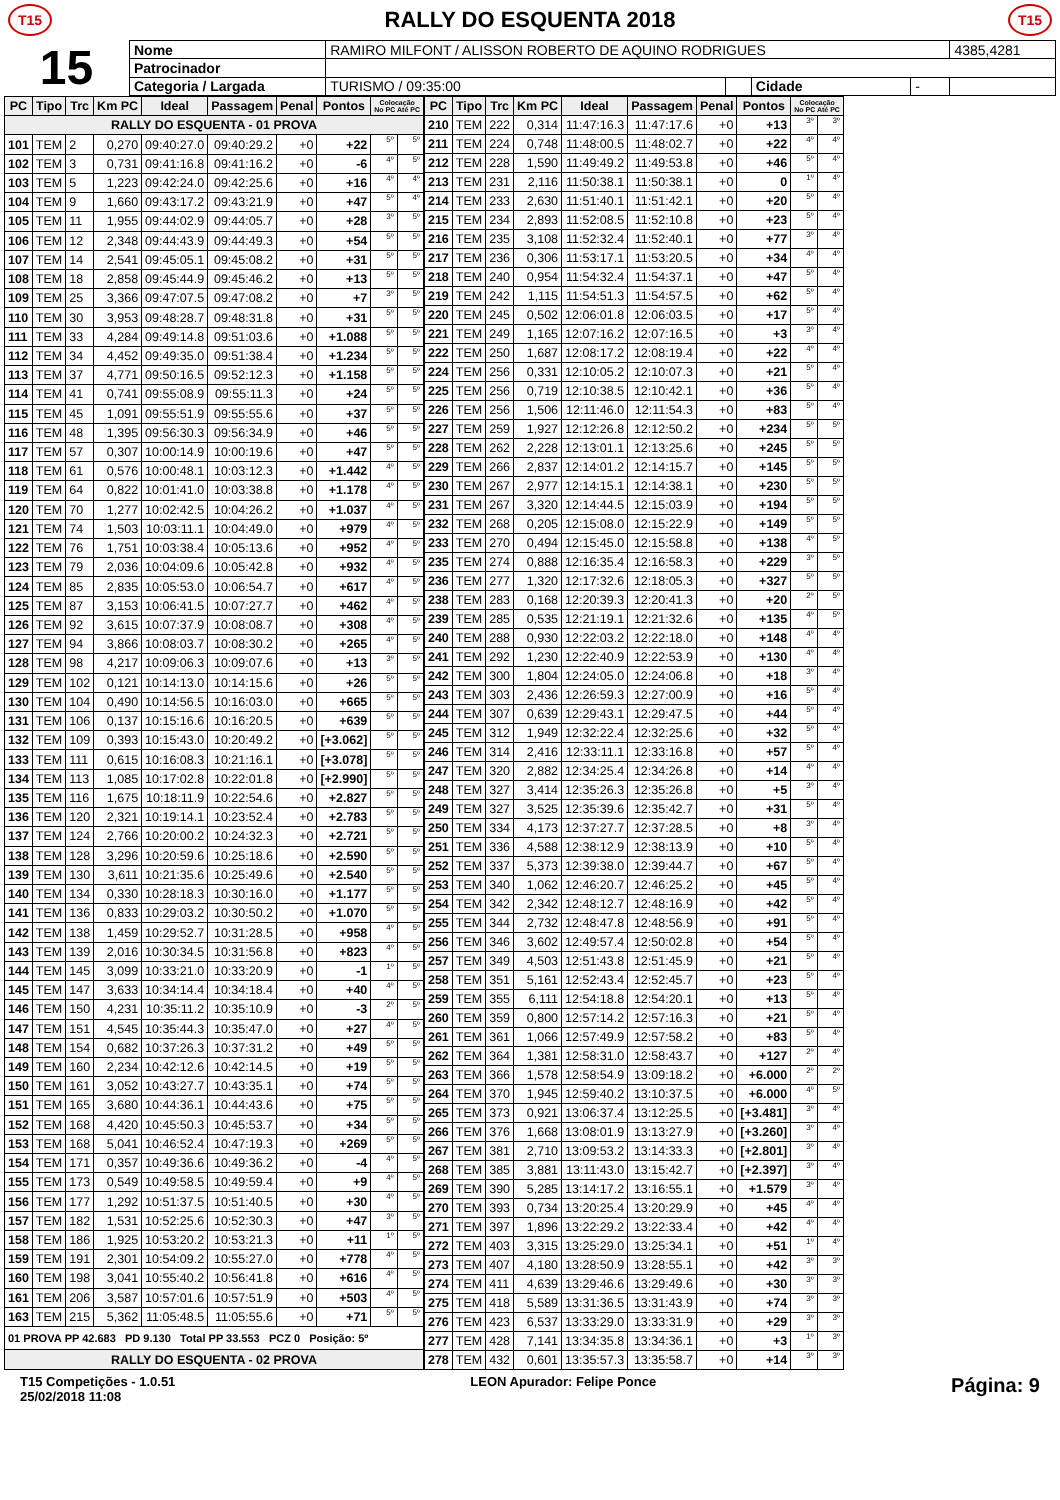T15
RALLY DO ESQUENTA 2018
T15
15
| Nome | RAMIRO MILFONT / ALISSON ROBERTO DE AQUINO RODRIGUES | | | | 4385,4281 |
| Patrocinador | | | | | |
| Categoria / Largada | TURISMO / 09:35:00 | | Cidade | - | |
| PC | Tipo | Trc | Km PC | Ideal | Passagem | Penal | Pontos | Colocação No PC Até PC | |
| --- | --- | --- | --- | --- | --- | --- | --- | --- | --- |
| RALLY DO ESQUENTA - 01 PROVA | | | | | | | | | |
| 101 | TEM | 2 | 0,270 | 09:40:27.0 | 09:40:29.2 | +0 | +22 | 5º | 5º |
| 102 | TEM | 3 | 0,731 | 09:41:16.8 | 09:41:16.2 | +0 | -6 | 4º | 5º |
| 103 | TEM | 5 | 1,223 | 09:42:24.0 | 09:42:25.6 | +0 | +16 | 4º | 4º |
| 104 | TEM | 9 | 1,660 | 09:43:17.2 | 09:43:21.9 | +0 | +47 | 5º | 4º |
| 105 | TEM | 11 | 1,955 | 09:44:02.9 | 09:44:05.7 | +0 | +28 | 3º | 5º |
| 106 | TEM | 12 | 2,348 | 09:44:43.9 | 09:44:49.3 | +0 | +54 | 5º | 5º |
| 107 | TEM | 14 | 2,541 | 09:45:05.1 | 09:45:08.2 | +0 | +31 | 5º | 5º |
| 108 | TEM | 18 | 2,858 | 09:45:44.9 | 09:45:46.2 | +0 | +13 | 5º | 5º |
| 109 | TEM | 25 | 3,366 | 09:47:07.5 | 09:47:08.2 | +0 | +7 | 3º | 5º |
| 110 | TEM | 30 | 3,953 | 09:48:28.7 | 09:48:31.8 | +0 | +31 | 5º | 5º |
| 111 | TEM | 33 | 4,284 | 09:49:14.8 | 09:51:03.6 | +0 | +1.088 | 5º | 5º |
| 112 | TEM | 34 | 4,452 | 09:49:35.0 | 09:51:38.4 | +0 | +1.234 | 5º | 5º |
| 113 | TEM | 37 | 4,771 | 09:50:16.5 | 09:52:12.3 | +0 | +1.158 | 5º | 5º |
| 114 | TEM | 41 | 0,741 | 09:55:08.9 | 09:55:11.3 | +0 | +24 | 5º | 5º |
| 115 | TEM | 45 | 1,091 | 09:55:51.9 | 09:55:55.6 | +0 | +37 | 5º | 5º |
| 116 | TEM | 48 | 1,395 | 09:56:30.3 | 09:56:34.9 | +0 | +46 | 5º | 5º |
| 117 | TEM | 57 | 0,307 | 10:00:14.9 | 10:00:19.6 | +0 | +47 | 5º | 5º |
| 118 | TEM | 61 | 0,576 | 10:00:48.1 | 10:03:12.3 | +0 | +1.442 | 4º | 5º |
| 119 | TEM | 64 | 0,822 | 10:01:41.0 | 10:03:38.8 | +0 | +1.178 | 4º | 5º |
| 120 | TEM | 70 | 1,277 | 10:02:42.5 | 10:04:26.2 | +0 | +1.037 | 4º | 5º |
| 121 | TEM | 74 | 1,503 | 10:03:11.1 | 10:04:49.0 | +0 | +979 | 4º | 5º |
| 122 | TEM | 76 | 1,751 | 10:03:38.4 | 10:05:13.6 | +0 | +952 | 4º | 5º |
| 123 | TEM | 79 | 2,036 | 10:04:09.6 | 10:05:42.8 | +0 | +932 | 4º | 5º |
| 124 | TEM | 85 | 2,835 | 10:05:53.0 | 10:06:54.7 | +0 | +617 | 4º | 5º |
| 125 | TEM | 87 | 3,153 | 10:06:41.5 | 10:07:27.7 | +0 | +462 | 4º | 5º |
| 126 | TEM | 92 | 3,615 | 10:07:37.9 | 10:08:08.7 | +0 | +308 | 4º | 5º |
| 127 | TEM | 94 | 3,866 | 10:08:03.7 | 10:08:30.2 | +0 | +265 | 4º | 5º |
| 128 | TEM | 98 | 4,217 | 10:09:06.3 | 10:09:07.6 | +0 | +13 | 3º | 5º |
| 129 | TEM | 102 | 0,121 | 10:14:13.0 | 10:14:15.6 | +0 | +26 | 5º | 5º |
| 130 | TEM | 104 | 0,490 | 10:14:56.5 | 10:16:03.0 | +0 | +665 | 5º | 5º |
| 131 | TEM | 106 | 0,137 | 10:15:16.6 | 10:16:20.5 | +0 | +639 | 5º | 5º |
| 132 | TEM | 109 | 0,393 | 10:15:43.0 | 10:20:49.2 | +0 | [+3.062] | 5º | 5º |
| 133 | TEM | 111 | 0,615 | 10:16:08.3 | 10:21:16.1 | +0 | [+3.078] | 5º | 5º |
| 134 | TEM | 113 | 1,085 | 10:17:02.8 | 10:22:01.8 | +0 | [+2.990] | 5º | 5º |
| 135 | TEM | 116 | 1,675 | 10:18:11.9 | 10:22:54.6 | +0 | +2.827 | 5º | 5º |
| 136 | TEM | 120 | 2,321 | 10:19:14.1 | 10:23:52.4 | +0 | +2.783 | 5º | 5º |
| 137 | TEM | 124 | 2,766 | 10:20:00.2 | 10:24:32.3 | +0 | +2.721 | 5º | 5º |
| 138 | TEM | 128 | 3,296 | 10:20:59.6 | 10:25:18.6 | +0 | +2.590 | 5º | 5º |
| 139 | TEM | 130 | 3,611 | 10:21:35.6 | 10:25:49.6 | +0 | +2.540 | 5º | 5º |
| 140 | TEM | 134 | 0,330 | 10:28:18.3 | 10:30:16.0 | +0 | +1.177 | 5º | 5º |
| 141 | TEM | 136 | 0,833 | 10:29:03.2 | 10:30:50.2 | +0 | +1.070 | 5º | 5º |
| 142 | TEM | 138 | 1,459 | 10:29:52.7 | 10:31:28.5 | +0 | +958 | 4º | 5º |
| 143 | TEM | 139 | 2,016 | 10:30:34.5 | 10:31:56.8 | +0 | +823 | 4º | 5º |
| 144 | TEM | 145 | 3,099 | 10:33:21.0 | 10:33:20.9 | +0 | -1 | 1º | 5º |
| 145 | TEM | 147 | 3,633 | 10:34:14.4 | 10:34:18.4 | +0 | +40 | 4º | 5º |
| 146 | TEM | 150 | 4,231 | 10:35:11.2 | 10:35:10.9 | +0 | -3 | 2º | 5º |
| 147 | TEM | 151 | 4,545 | 10:35:44.3 | 10:35:47.0 | +0 | +27 | 4º | 5º |
| 148 | TEM | 154 | 0,682 | 10:37:26.3 | 10:37:31.2 | +0 | +49 | 5º | 5º |
| 149 | TEM | 160 | 2,234 | 10:42:12.6 | 10:42:14.5 | +0 | +19 | 5º | 5º |
| 150 | TEM | 161 | 3,052 | 10:43:27.7 | 10:43:35.1 | +0 | +74 | 5º | 5º |
| 151 | TEM | 165 | 3,680 | 10:44:36.1 | 10:44:43.6 | +0 | +75 | 5º | 5º |
| 152 | TEM | 168 | 4,420 | 10:45:50.3 | 10:45:53.7 | +0 | +34 | 5º | 5º |
| 153 | TEM | 168 | 5,041 | 10:46:52.4 | 10:47:19.3 | +0 | +269 | 5º | 5º |
| 154 | TEM | 171 | 0,357 | 10:49:36.6 | 10:49:36.2 | +0 | -4 | 4º | 5º |
| 155 | TEM | 173 | 0,549 | 10:49:58.5 | 10:49:59.4 | +0 | +9 | 4º | 5º |
| 156 | TEM | 177 | 1,292 | 10:51:37.5 | 10:51:40.5 | +0 | +30 | 4º | 5º |
| 157 | TEM | 182 | 1,531 | 10:52:25.6 | 10:52:30.3 | +0 | +47 | 3º | 5º |
| 158 | TEM | 186 | 1,925 | 10:53:20.2 | 10:53:21.3 | +0 | +11 | 1º | 5º |
| 159 | TEM | 191 | 2,301 | 10:54:09.2 | 10:55:27.0 | +0 | +778 | 4º | 5º |
| 160 | TEM | 198 | 3,041 | 10:55:40.2 | 10:56:41.8 | +0 | +616 | 4º | 5º |
| 161 | TEM | 206 | 3,587 | 10:57:01.6 | 10:57:51.9 | +0 | +503 | 4º | 5º |
| 163 | TEM | 215 | 5,362 | 11:05:48.5 | 11:05:55.6 | +0 | +71 | 5º | 5º |
| 01 PROVA PP 42.683 PD 9.130 Total PP 33.553 PCZ 0 Posição: 5º | | | | | | | | | |
| RALLY DO ESQUENTA - 02 PROVA | | | | | | | | | |
| PC | Tipo | Trc | Km PC | Ideal | Passagem | Penal | Pontos | Colocação No PC Até PC | |
| --- | --- | --- | --- | --- | --- | --- | --- | --- | --- |
| 210 | TEM | 222 | 0,314 | 11:47:16.3 | 11:47:17.6 | +0 | +13 | 3º | 3º |
| 211 | TEM | 224 | 0,748 | 11:48:00.5 | 11:48:02.7 | +0 | +22 | 4º | 4º |
| 212 | TEM | 228 | 1,590 | 11:49:49.2 | 11:49:53.8 | +0 | +46 | 5º | 4º |
| 213 | TEM | 231 | 2,116 | 11:50:38.1 | 11:50:38.1 | +0 | 0 | 1º | 4º |
| 214 | TEM | 233 | 2,630 | 11:51:40.1 | 11:51:42.1 | +0 | +20 | 5º | 4º |
| 215 | TEM | 234 | 2,893 | 11:52:08.5 | 11:52:10.8 | +0 | +23 | 5º | 4º |
| 216 | TEM | 235 | 3,108 | 11:52:32.4 | 11:52:40.1 | +0 | +77 | 3º | 4º |
| 217 | TEM | 236 | 0,306 | 11:53:17.1 | 11:53:20.5 | +0 | +34 | 4º | 4º |
| 218 | TEM | 240 | 0,954 | 11:54:32.4 | 11:54:37.1 | +0 | +47 | 5º | 4º |
| 219 | TEM | 242 | 1,115 | 11:54:51.3 | 11:54:57.5 | +0 | +62 | 5º | 4º |
| 220 | TEM | 245 | 0,502 | 12:06:01.8 | 12:06:03.5 | +0 | +17 | 5º | 4º |
| 221 | TEM | 249 | 1,165 | 12:07:16.2 | 12:07:16.5 | +0 | +3 | 3º | 4º |
| 222 | TEM | 250 | 1,687 | 12:08:17.2 | 12:08:19.4 | +0 | +22 | 4º | 4º |
| 224 | TEM | 256 | 0,331 | 12:10:05.2 | 12:10:07.3 | +0 | +21 | 5º | 4º |
| 225 | TEM | 256 | 0,719 | 12:10:38.5 | 12:10:42.1 | +0 | +36 | 5º | 4º |
| 226 | TEM | 256 | 1,506 | 12:11:46.0 | 12:11:54.3 | +0 | +83 | 5º | 4º |
| 227 | TEM | 259 | 1,927 | 12:12:26.8 | 12:12:50.2 | +0 | +234 | 5º | 5º |
| 228 | TEM | 262 | 2,228 | 12:13:01.1 | 12:13:25.6 | +0 | +245 | 5º | 5º |
| 229 | TEM | 266 | 2,837 | 12:14:01.2 | 12:14:15.7 | +0 | +145 | 5º | 5º |
| 230 | TEM | 267 | 2,977 | 12:14:15.1 | 12:14:38.1 | +0 | +230 | 5º | 5º |
| 231 | TEM | 267 | 3,320 | 12:14:44.5 | 12:15:03.9 | +0 | +194 | 5º | 5º |
| 232 | TEM | 268 | 0,205 | 12:15:08.0 | 12:15:22.9 | +0 | +149 | 5º | 5º |
| 233 | TEM | 270 | 0,494 | 12:15:45.0 | 12:15:58.8 | +0 | +138 | 4º | 5º |
| 235 | TEM | 274 | 0,888 | 12:16:35.4 | 12:16:58.3 | +0 | +229 | 3º | 5º |
| 236 | TEM | 277 | 1,320 | 12:17:32.6 | 12:18:05.3 | +0 | +327 | 5º | 5º |
| 238 | TEM | 283 | 0,168 | 12:20:39.3 | 12:20:41.3 | +0 | +20 | 2º | 5º |
| 239 | TEM | 285 | 0,535 | 12:21:19.1 | 12:21:32.6 | +0 | +135 | 4º | 5º |
| 240 | TEM | 288 | 0,930 | 12:22:03.2 | 12:22:18.0 | +0 | +148 | 4º | 4º |
| 241 | TEM | 292 | 1,230 | 12:22:40.9 | 12:22:53.9 | +0 | +130 | 4º | 4º |
| 242 | TEM | 300 | 1,804 | 12:24:05.0 | 12:24:06.8 | +0 | +18 | 3º | 4º |
| 243 | TEM | 303 | 2,436 | 12:26:59.3 | 12:27:00.9 | +0 | +16 | 5º | 4º |
| 244 | TEM | 307 | 0,639 | 12:29:43.1 | 12:29:47.5 | +0 | +44 | 5º | 4º |
| 245 | TEM | 312 | 1,949 | 12:32:22.4 | 12:32:25.6 | +0 | +32 | 5º | 4º |
| 246 | TEM | 314 | 2,416 | 12:33:11.1 | 12:33:16.8 | +0 | +57 | 5º | 4º |
| 247 | TEM | 320 | 2,882 | 12:34:25.4 | 12:34:26.8 | +0 | +14 | 4º | 4º |
| 248 | TEM | 327 | 3,414 | 12:35:26.3 | 12:35:26.8 | +0 | +5 | 3º | 4º |
| 249 | TEM | 327 | 3,525 | 12:35:39.6 | 12:35:42.7 | +0 | +31 | 5º | 4º |
| 250 | TEM | 334 | 4,173 | 12:37:27.7 | 12:37:28.5 | +0 | +8 | 3º | 4º |
| 251 | TEM | 336 | 4,588 | 12:38:12.9 | 12:38:13.9 | +0 | +10 | 5º | 4º |
| 252 | TEM | 337 | 5,373 | 12:39:38.0 | 12:39:44.7 | +0 | +67 | 5º | 4º |
| 253 | TEM | 340 | 1,062 | 12:46:20.7 | 12:46:25.2 | +0 | +45 | 5º | 4º |
| 254 | TEM | 342 | 2,342 | 12:48:12.7 | 12:48:16.9 | +0 | +42 | 5º | 4º |
| 255 | TEM | 344 | 2,732 | 12:48:47.8 | 12:48:56.9 | +0 | +91 | 5º | 4º |
| 256 | TEM | 346 | 3,602 | 12:49:57.4 | 12:50:02.8 | +0 | +54 | 5º | 4º |
| 257 | TEM | 349 | 4,503 | 12:51:43.8 | 12:51:45.9 | +0 | +21 | 5º | 4º |
| 258 | TEM | 351 | 5,161 | 12:52:43.4 | 12:52:45.7 | +0 | +23 | 5º | 4º |
| 259 | TEM | 355 | 6,111 | 12:54:18.8 | 12:54:20.1 | +0 | +13 | 5º | 4º |
| 260 | TEM | 359 | 0,800 | 12:57:14.2 | 12:57:16.3 | +0 | +21 | 5º | 4º |
| 261 | TEM | 361 | 1,066 | 12:57:49.9 | 12:57:58.2 | +0 | +83 | 5º | 4º |
| 262 | TEM | 364 | 1,381 | 12:58:31.0 | 12:58:43.7 | +0 | +127 | 2º | 4º |
| 263 | TEM | 366 | 1,578 | 12:58:54.9 | 13:09:18.2 | +0 | +6.000 | 2º | 2º |
| 264 | TEM | 370 | 1,945 | 12:59:40.2 | 13:10:37.5 | +0 | +6.000 | 4º | 5º |
| 265 | TEM | 373 | 0,921 | 13:06:37.4 | 13:12:25.5 | +0 | [+3.481] | 3º | 4º |
| 266 | TEM | 376 | 1,668 | 13:08:01.9 | 13:13:27.9 | +0 | [+3.260] | 3º | 4º |
| 267 | TEM | 381 | 2,710 | 13:09:53.2 | 13:14:33.3 | +0 | [+2.801] | 3º | 4º |
| 268 | TEM | 385 | 3,881 | 13:11:43.0 | 13:15:42.7 | +0 | [+2.397] | 3º | 4º |
| 269 | TEM | 390 | 5,285 | 13:14:17.2 | 13:16:55.1 | +0 | +1.579 | 3º | 4º |
| 270 | TEM | 393 | 0,734 | 13:20:25.4 | 13:20:29.9 | +0 | +45 | 4º | 4º |
| 271 | TEM | 397 | 1,896 | 13:22:29.2 | 13:22:33.4 | +0 | +42 | 4º | 4º |
| 272 | TEM | 403 | 3,315 | 13:25:29.0 | 13:25:34.1 | +0 | +51 | 1º | 4º |
| 273 | TEM | 407 | 4,180 | 13:28:50.9 | 13:28:55.1 | +0 | +42 | 3º | 3º |
| 274 | TEM | 411 | 4,639 | 13:29:46.6 | 13:29:49.6 | +0 | +30 | 3º | 3º |
| 275 | TEM | 418 | 5,589 | 13:31:36.5 | 13:31:43.9 | +0 | +74 | 3º | 3º |
| 276 | TEM | 423 | 6,537 | 13:33:29.0 | 13:33:31.9 | +0 | +29 | 3º | 3º |
| 277 | TEM | 428 | 7,141 | 13:34:35.8 | 13:34:36.1 | +0 | +3 | 1º | 3º |
| 278 | TEM | 432 | 0,601 | 13:35:57.3 | 13:35:58.7 | +0 | +14 | 3º | 3º |
T15 Competições - 1.0.51
25/02/2018 11:08
LEON Apurador: Felipe Ponce
Página: 9